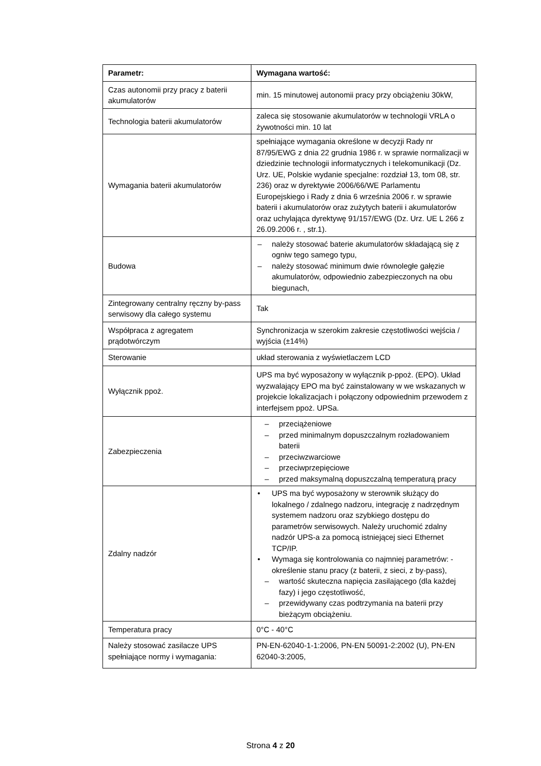| Parametr: | Wymagana wartość: |
| --- | --- |
| Czas autonomii przy pracy z baterii akumulatorów | min. 15 minutowej autonomii pracy przy obciążeniu 30kW, |
| Technologia baterii akumulatorów | zaleca się stosowanie akumulatorów w technologii VRLA o żywotności min. 10 lat |
| Wymagania baterii akumulatorów | spełniające wymagania określone w decyzji Rady nr 87/95/EWG z dnia 22 grudnia 1986 r. w sprawie normalizacji w dziedzinie technologii informatycznych i telekomunikacji (Dz. Urz. UE, Polskie wydanie specjalne: rozdział 13, tom 08, str. 236) oraz w dyrektywie 2006/66/WE Parlamentu Europejskiego i Rady z dnia 6 września 2006 r. w sprawie baterii i akumulatorów oraz zużytych baterii i akumulatorów oraz uchylająca dyrektywę 91/157/EWG (Dz. Urz. UE L 266 z 26.09.2006 r. , str.1). |
| Budowa | – należy stosować baterie akumulatorów składającą się z ogniw tego samego typu, – należy stosować minimum dwie równoległe gałęzie akumulatorów, odpowiednio zabezpieczonych na obu biegunach, |
| Zintegrowany centralny ręczny by-pass serwisowy dla całego systemu | Tak |
| Współpraca z agregatem prądotwórczym | Synchronizacja w szerokim zakresie częstotliwości wejścia / wyjścia (±14%) |
| Sterowanie | układ sterowania z wyświetlaczem LCD |
| Wyłącznik ppoż. | UPS ma być wyposażony w wyłącznik p-ppoż. (EPO). Układ wyzwalający EPO ma być zainstalowany w we wskazanych w projekcie lokalizacjach i połączony odpowiednim przewodem z interfejsem ppoż. UPSa. |
| Zabezpieczenia | – przeciążeniowe – przed minimalnym dopuszczalnym rozładowaniem baterii – przeciwzwarciowe – przeciwprzepięciowe – przed maksymalną dopuszczalną temperaturą pracy |
| Zdalny nadzór | • UPS ma być wyposażony w sterownik służący do lokalnego / zdalnego nadzoru, integrację z nadrzędnym systemem nadzoru oraz szybkiego dostępu do parametrów serwisowych. Należy uruchomić zdalny nadzór UPS-a za pomocą istniejącej sieci Ethernet TCP/IP. • Wymaga się kontrolowania co najmniej parametrów: - określenie stanu pracy (z baterii, z sieci, z by-pass), – wartość skuteczna napięcia zasilającego (dla każdej fazy) i jego częstotliwość, – przewidywany czas podtrzymania na baterii przy bieżącym obciążeniu. |
| Temperatura pracy | 0°C - 40°C |
| Należy stosować zasilacze UPS spełniające normy i wymagania: | PN-EN-62040-1-1:2006, PN-EN 50091-2:2002 (U), PN-EN 62040-3:2005, |
Strona 4 z 20